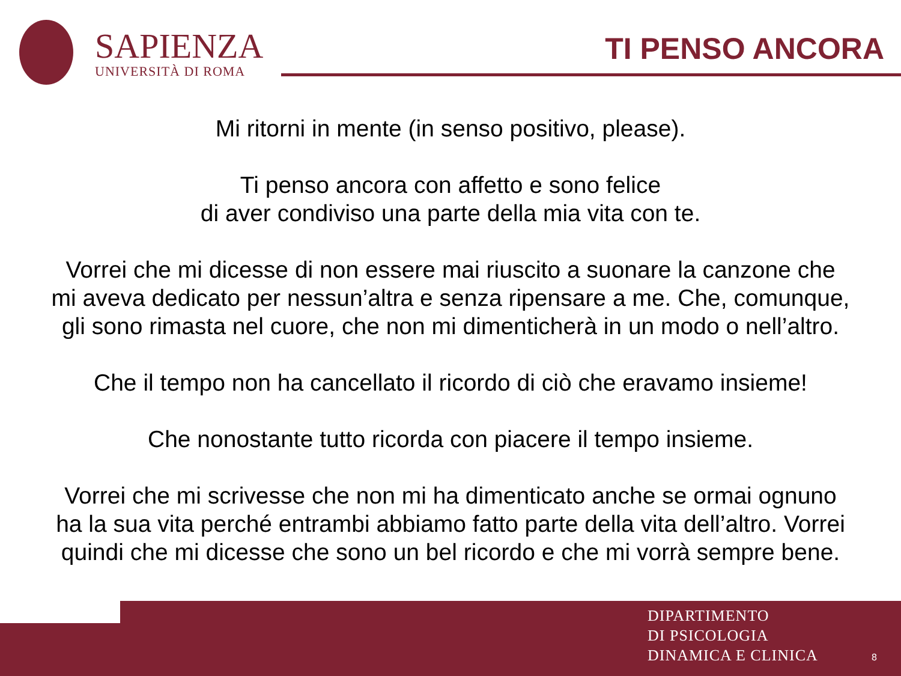SAPIENZA
UNIVERSITÀ DI ROMA
TI PENSO ANCORA
Mi ritorni in mente (in senso positivo, please).
Ti penso ancora con affetto e sono felice
di aver condiviso una parte della mia vita con te.
Vorrei che mi dicesse di non essere mai riuscito a suonare la canzone che
mi aveva dedicato per nessun’altra e senza ripensare a me. Che, comunque,
gli sono rimasta nel cuore, che non mi dimenticherà in un modo o nell’altro.
Che il tempo non ha cancellato il ricordo di ciò che eravamo insieme!
Che nonostante tutto ricorda con piacere il tempo insieme.
Vorrei che mi scrivesse che non mi ha dimenticato anche se ormai ognuno
ha la sua vita perché entrambi abbiamo fatto parte della vita dell’altro. Vorrei
quindi che mi dicesse che sono un bel ricordo e che mi vorrà sempre bene.
DIPARTIMENTO
DI PSICOLOGIA
DINAMICA E CLINICA
8